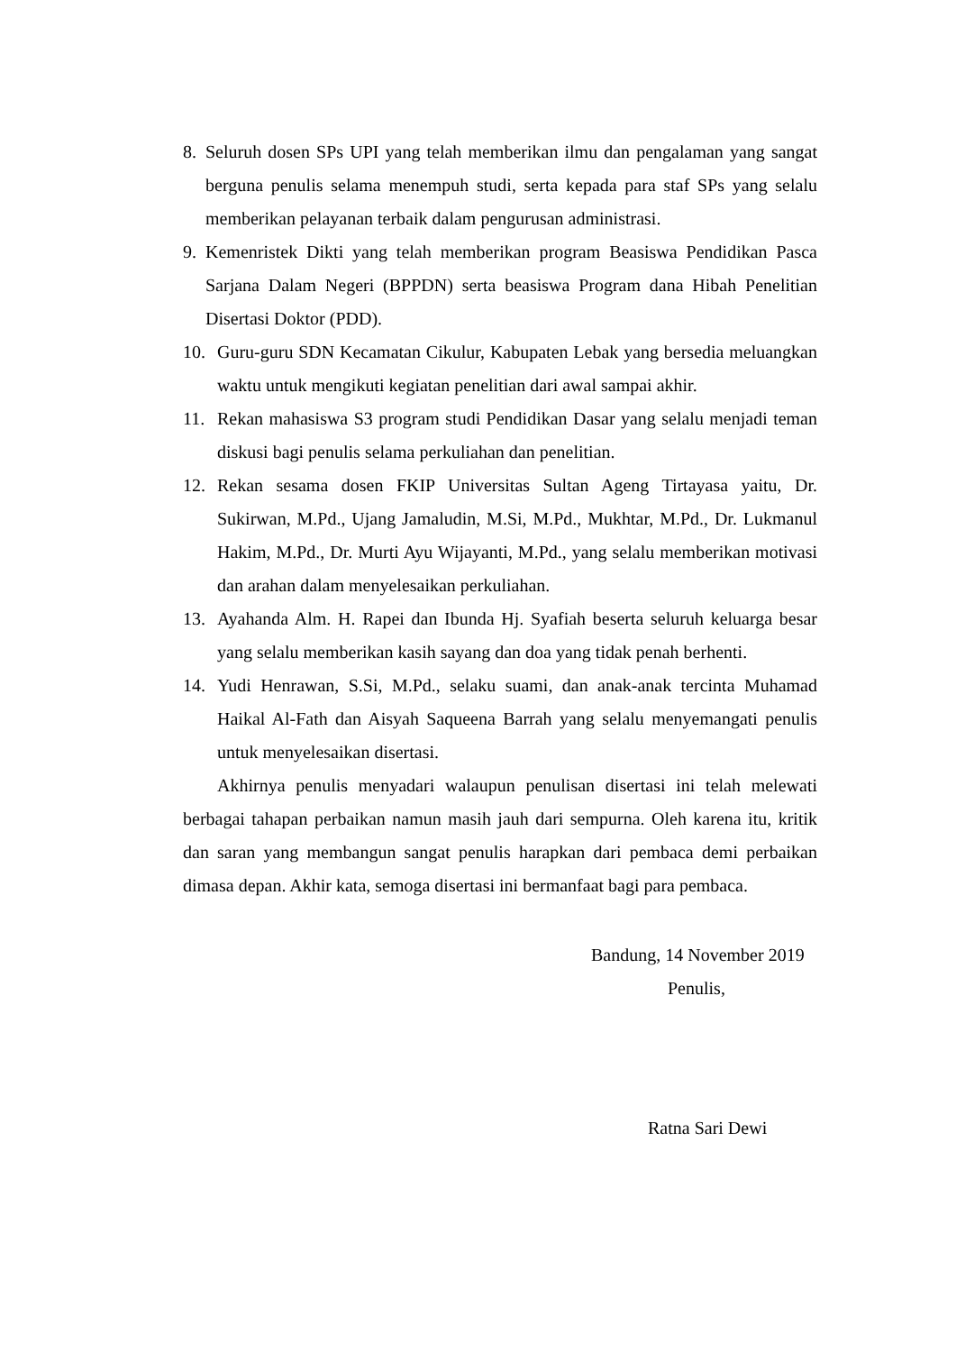8. Seluruh dosen SPs UPI yang telah memberikan ilmu dan pengalaman yang sangat berguna penulis selama menempuh studi, serta kepada para staf SPs yang selalu memberikan pelayanan terbaik dalam pengurusan administrasi.
9. Kemenristek Dikti yang telah memberikan program Beasiswa Pendidikan Pasca Sarjana Dalam Negeri (BPPDN) serta beasiswa Program dana Hibah Penelitian Disertasi Doktor (PDD).
10. Guru-guru SDN Kecamatan Cikulur, Kabupaten Lebak yang bersedia meluangkan waktu untuk mengikuti kegiatan penelitian dari awal sampai akhir.
11. Rekan mahasiswa S3 program studi Pendidikan Dasar yang selalu menjadi teman diskusi bagi penulis selama perkuliahan dan penelitian.
12. Rekan sesama dosen FKIP Universitas Sultan Ageng Tirtayasa yaitu, Dr. Sukirwan, M.Pd., Ujang Jamaludin, M.Si, M.Pd., Mukhtar, M.Pd., Dr. Lukmanul Hakim, M.Pd., Dr. Murti Ayu Wijayanti, M.Pd., yang selalu memberikan motivasi dan arahan dalam menyelesaikan perkuliahan.
13. Ayahanda Alm. H. Rapei dan Ibunda Hj. Syafiah beserta seluruh keluarga besar yang selalu memberikan kasih sayang dan doa yang tidak penah berhenti.
14. Yudi Henrawan, S.Si, M.Pd., selaku suami, dan anak-anak tercinta Muhamad Haikal Al-Fath dan Aisyah Saqueena Barrah yang selalu menyemangati penulis untuk menyelesaikan disertasi.
Akhirnya penulis menyadari walaupun penulisan disertasi ini telah melewati berbagai tahapan perbaikan namun masih jauh dari sempurna. Oleh karena itu, kritik dan saran yang membangun sangat penulis harapkan dari pembaca demi perbaikan dimasa depan. Akhir kata, semoga disertasi ini bermanfaat bagi para pembaca.
Bandung, 14 November 2019
Penulis,
Ratna Sari Dewi